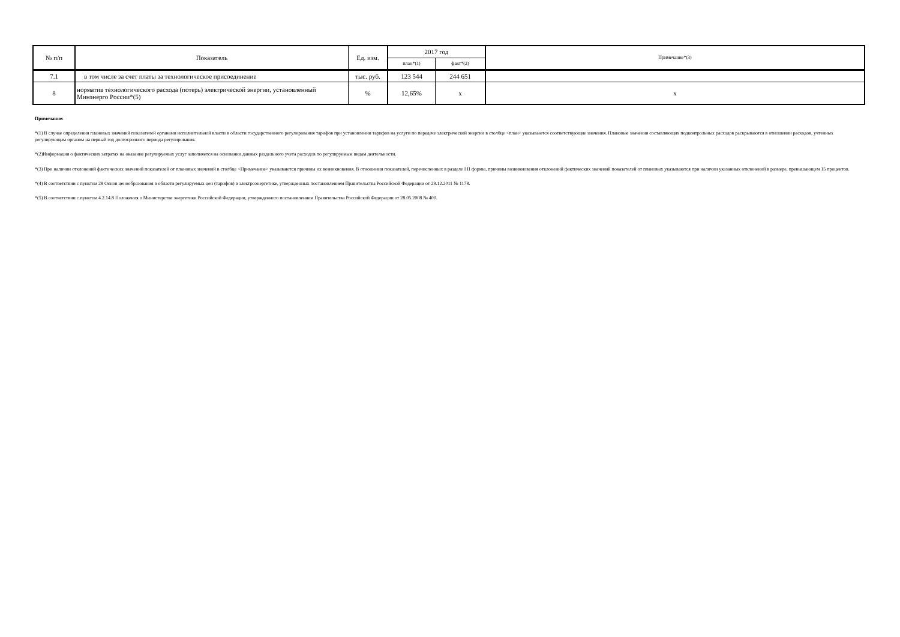| № п/п | Показатель | Ед. изм. | 2017 год | | Примечание*(3) |
| --- | --- | --- | --- | --- | --- |
| | | | план*(1) | факт*(2) | |
| 7.1 | в том числе за счет платы за технологическое присоединение | тыс. руб. | 123 544 | 244 651 | |
| 8 | норматив технологического расхода (потерь) электрической энергии, установленный Минэнерго России*(5) | % | 12,65% | x | x |
Примечание:
*(1) В случае определения плановых значений показателей органами исполнительной власти в области государственного регулирования тарифов при установлении тарифов на услуги по передаче электрической энергии в столбце <план> указываются соответствующие значения. Плановые значения составляющих подконтрольных расходов раскрываются в отношении расходов, учтенных регулирующим органом на первый год долгосрочного периода регулирования.
*(2)Информация о фактических затратах на оказание регулируемых услуг заполняется на основании данных раздельного учета расходов по регулируемым видам деятельности.
*(3) При наличии отклонений фактических значений показателей от плановых значений в столбце <Примечание> указываются причины их возникновения. В отношении показателей, перечисленных в разделе I II формы, причины возникновения отклонений фактических значений показателей от плановых указываются при наличии указанных отклонений в размере, превышающем 15 процентов.
*(4) В соответствии с пунктом 28 Основ ценообразования в области регулируемых цен (тарифов) в электроэнергетике, утвержденных постановлением Правительства Российской Федерации от 29.12.2011 № 1178.
*(5) В соответствии с пунктом 4.2.14.8 Положения о Министерстве энергетики Российской Федерации, утвержденного постановлением Правительства Российской Федерации от 28.05.2008 № 400.